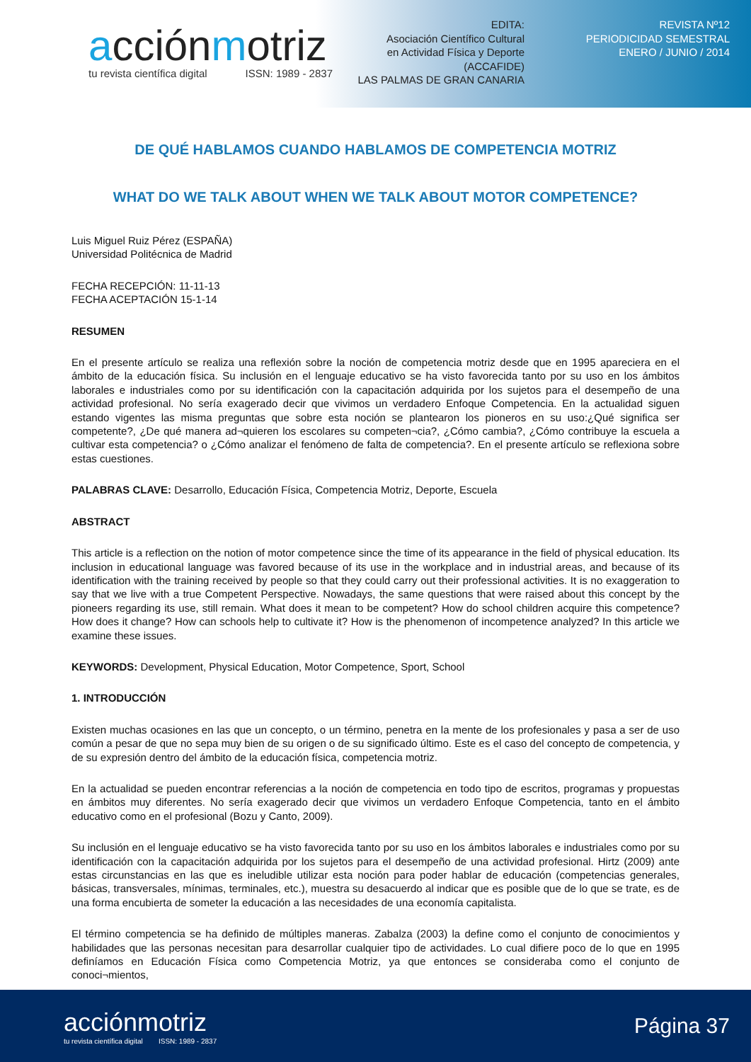acciónmotriz
tu revista científica digital ISSN: 1989 - 2837
EDITA:
Asociación Científico Cultural
en Actividad Física y Deporte
(ACCAFIDE)
LAS PALMAS DE GRAN CANARIA
REVISTA Nº12
PERIODICIDAD SEMESTRAL
ENERO / JUNIO / 2014
DE QUÉ HABLAMOS CUANDO HABLAMOS DE COMPETENCIA MOTRIZ
WHAT DO WE TALK ABOUT WHEN WE TALK ABOUT MOTOR COMPETENCE?
Luis Miguel Ruiz Pérez (ESPAÑA)
Universidad Politécnica de Madrid
FECHA RECEPCIÓN: 11-11-13
FECHA ACEPTACIÓN 15-1-14
RESUMEN
En el presente artículo se realiza una reflexión sobre la noción de competencia motriz desde que en 1995 apareciera en el ámbito de la educación física. Su inclusión en el lenguaje educativo se ha visto favorecida tanto por su uso en los ámbitos laborales e industriales como por su identificación con la capacitación adquirida por los sujetos para el desempeño de una actividad profesional. No sería exagerado decir que vivimos un verdadero Enfoque Competencia. En la actualidad siguen estando vigentes las misma preguntas que sobre esta noción se plantearon los pioneros en su uso:¿Qué significa ser competente?, ¿De qué manera ad¬quieren los escolares su competen¬cia?, ¿Cómo cambia?, ¿Cómo contribuye la escuela a cultivar esta competencia? o ¿Cómo analizar el fenómeno de falta de competencia?. En el presente artículo se reflexiona sobre estas cuestiones.
PALABRAS CLAVE: Desarrollo, Educación Física, Competencia Motriz, Deporte, Escuela
ABSTRACT
This article is a reflection on the notion of motor competence since the time of its appearance in the field of physical education. Its inclusion in educational language was favored because of its use in the workplace and in industrial areas, and because of its identification with the training received by people so that they could carry out their professional activities. It is no exaggeration to say that we live with a true Competent Perspective. Nowadays, the same questions that were raised about this concept by the pioneers regarding its use, still remain. What does it mean to be competent? How do school children acquire this competence? How does it change? How can schools help to cultivate it? How is the phenomenon of incompetence analyzed? In this article we examine these issues.
KEYWORDS: Development, Physical Education, Motor Competence, Sport, School
1. INTRODUCCIÓN
Existen muchas ocasiones en las que un concepto, o un término, penetra en la mente de los profesionales y pasa a ser de uso común a pesar de que no sepa muy bien de su origen o de su significado último. Este es el caso del concepto de competencia, y de su expresión dentro del ámbito de la educación física, competencia motriz.
En la actualidad se pueden encontrar referencias a la noción de competencia en todo tipo de escritos, programas y propuestas en ámbitos muy diferentes. No sería exagerado decir que vivimos un verdadero Enfoque Competencia, tanto en el ámbito educativo como en el profesional (Bozu y Canto, 2009).
Su inclusión en el lenguaje educativo se ha visto favorecida tanto por su uso en los ámbitos laborales e industriales como por su identificación con la capacitación adquirida por los sujetos para el desempeño de una actividad profesional. Hirtz (2009) ante estas circunstancias en las que es ineludible utilizar esta noción para poder hablar de educación (competencias generales, básicas, transversales, mínimas, terminales, etc.), muestra su desacuerdo al indicar que es posible que de lo que se trate, es de una forma encubierta de someter la educación a las necesidades de una economía capitalista.
El término competencia se ha definido de múltiples maneras. Zabalza (2003) la define como el conjunto de conocimientos y habilidades que las personas necesitan para desarrollar cualquier tipo de actividades. Lo cual difiere poco de lo que en 1995 definíamos en Educación Física como Competencia Motriz, ya que entonces se consideraba como el conjunto de conoci¬mientos,
acciónmotriz
tu revista científica digital ISSN: 1989 - 2837
Página 37